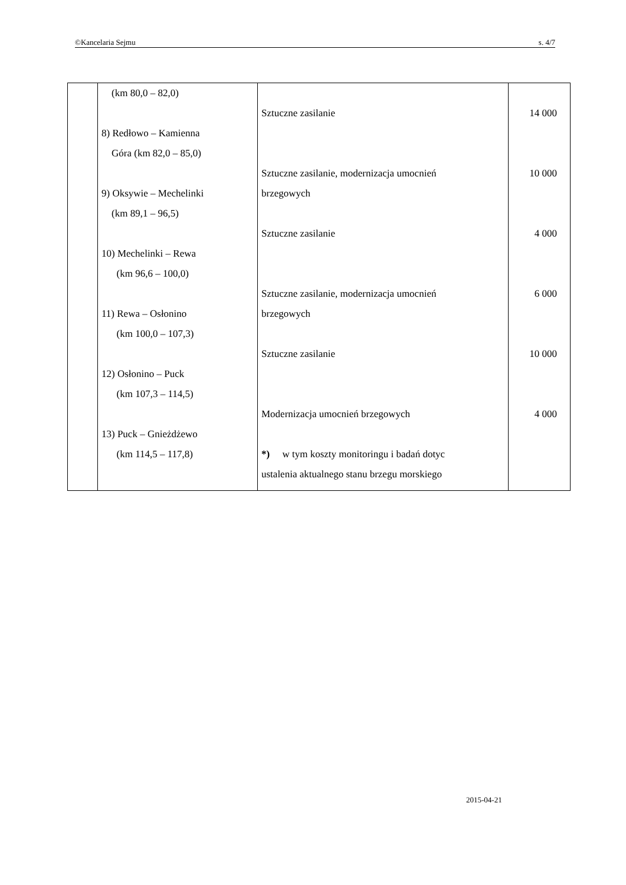©Kancelaria Sejmu s. 4/7
| | (km 80,0 – 82,0) 8) Redłowo – Kamienna Góra (km 82,0 – 85,0) 9) Oksywie – Mechelinki (km 89,1 – 96,5) 10) Mechelinki – Rewa (km 96,6 – 100,0) 11) Rewa – Osłonino (km 100,0 – 107,3) 12) Osłonino – Puck (km 107,3 – 114,5) 13) Puck – Gnieżdżewo (km 114,5 – 117,8) | Sztuczne zasilanie Sztuczne zasilanie, modernizacja umocnień brzegowych Sztuczne zasilanie Sztuczne zasilanie, modernizacja umocnień brzegowych Sztuczne zasilanie Modernizacja umocnień brzegowych *) w tym koszty monitoringu i badań dotyc ustalenia aktualnego stanu brzegu morskiego | 14 000 10 000 4 000 6 000 10 000 4 000 |
2015-04-21